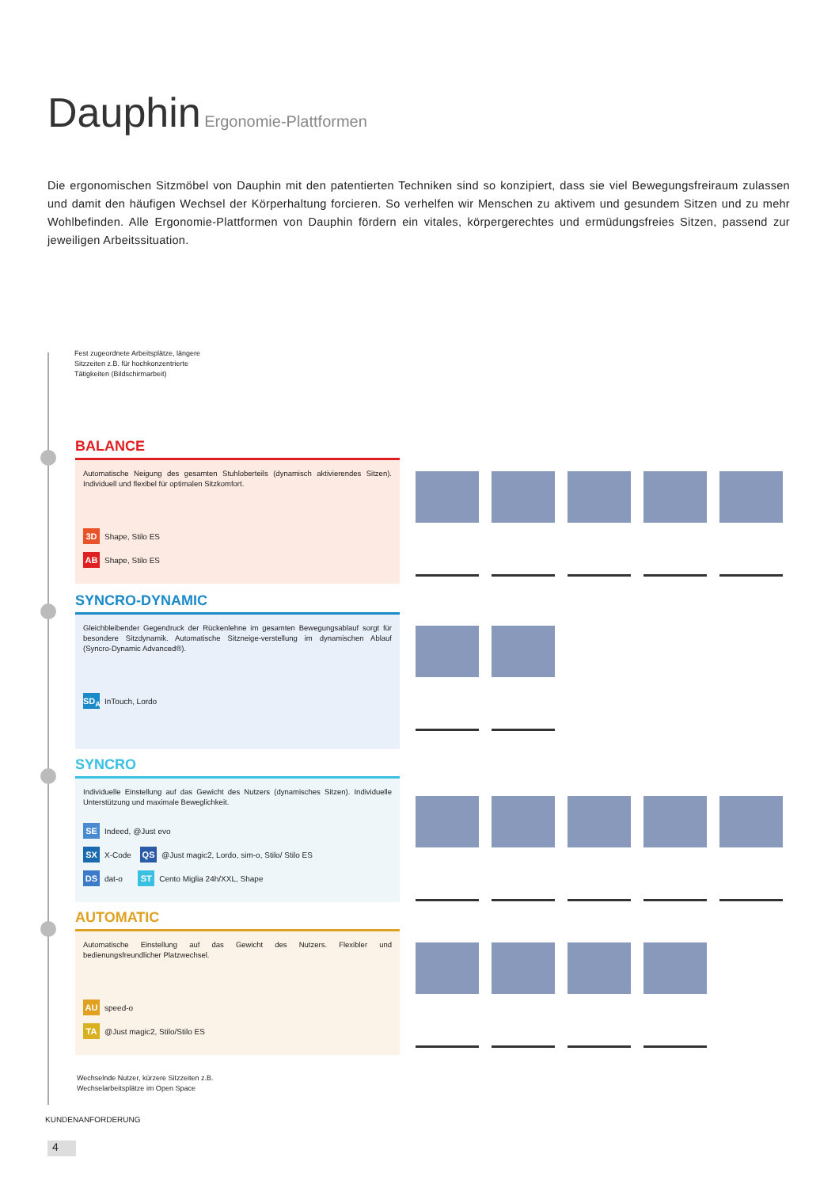Dauphin Ergonomie-Plattformen
Die ergonomischen Sitzmöbel von Dauphin mit den patentierten Techniken sind so konzipiert, dass sie viel Bewegungsfreiraum zulassen und damit den häufigen Wechsel der Körperhaltung forcieren. So verhelfen wir Menschen zu aktivem und gesundem Sitzen und zu mehr Wohlbefinden. Alle Ergonomie-Plattformen von Dauphin fördern ein vitales, körpergerechtes und ermüdungsfreies Sitzen, passend zur jeweiligen Arbeitssituation.
Fest zugeordnete Arbeitsplätze, längere
Sitzzeiten z.B. für hochkonzentrierte
Tätigkeiten (Bildschirmarbeit)
BALANCE
Automatische Neigung des gesamten Stuhloberteils (dynamisch aktivierendes Sitzen). Individuell und flexibel für optimalen Sitzkomfort.
3D Shape, Stilo ES
AB Shape, Stilo ES
SYNCRO-DYNAMIC
Gleichbleibender Gegendruck der Rückenlehne im gesamten Bewegungsablauf sorgt für besondere Sitzdynamik. Automatische Sitzneige-verstellung im dynamischen Ablauf (Syncro-Dynamic Advanced®).
SD<sub>A</sub> InTouch, Lordo
SYNCRO
Individuelle Einstellung auf das Gewicht des Nutzers (dynamisches Sitzen). Individuelle Unterstützung und maximale Beweglichkeit.
SE Indeed, @Just evo
SX X-Code QS @Just magic2, Lordo, sim-o, Stilo/ Stilo ES
DS dat-o ST Cento Miglia 24h/XXL, Shape
AUTOMATIC
Automatische Einstellung auf das Gewicht des Nutzers. Flexibler und bedienungsfreundlicher Platzwechsel.
AU speed-o
TA @Just magic2, Stilo/Stilo ES
Wechselnde Nutzer, kürzere Sitzzeiten z.B.
Wechselarbeitsplätze im Open Space
KUNDENANFORDERUNG
4